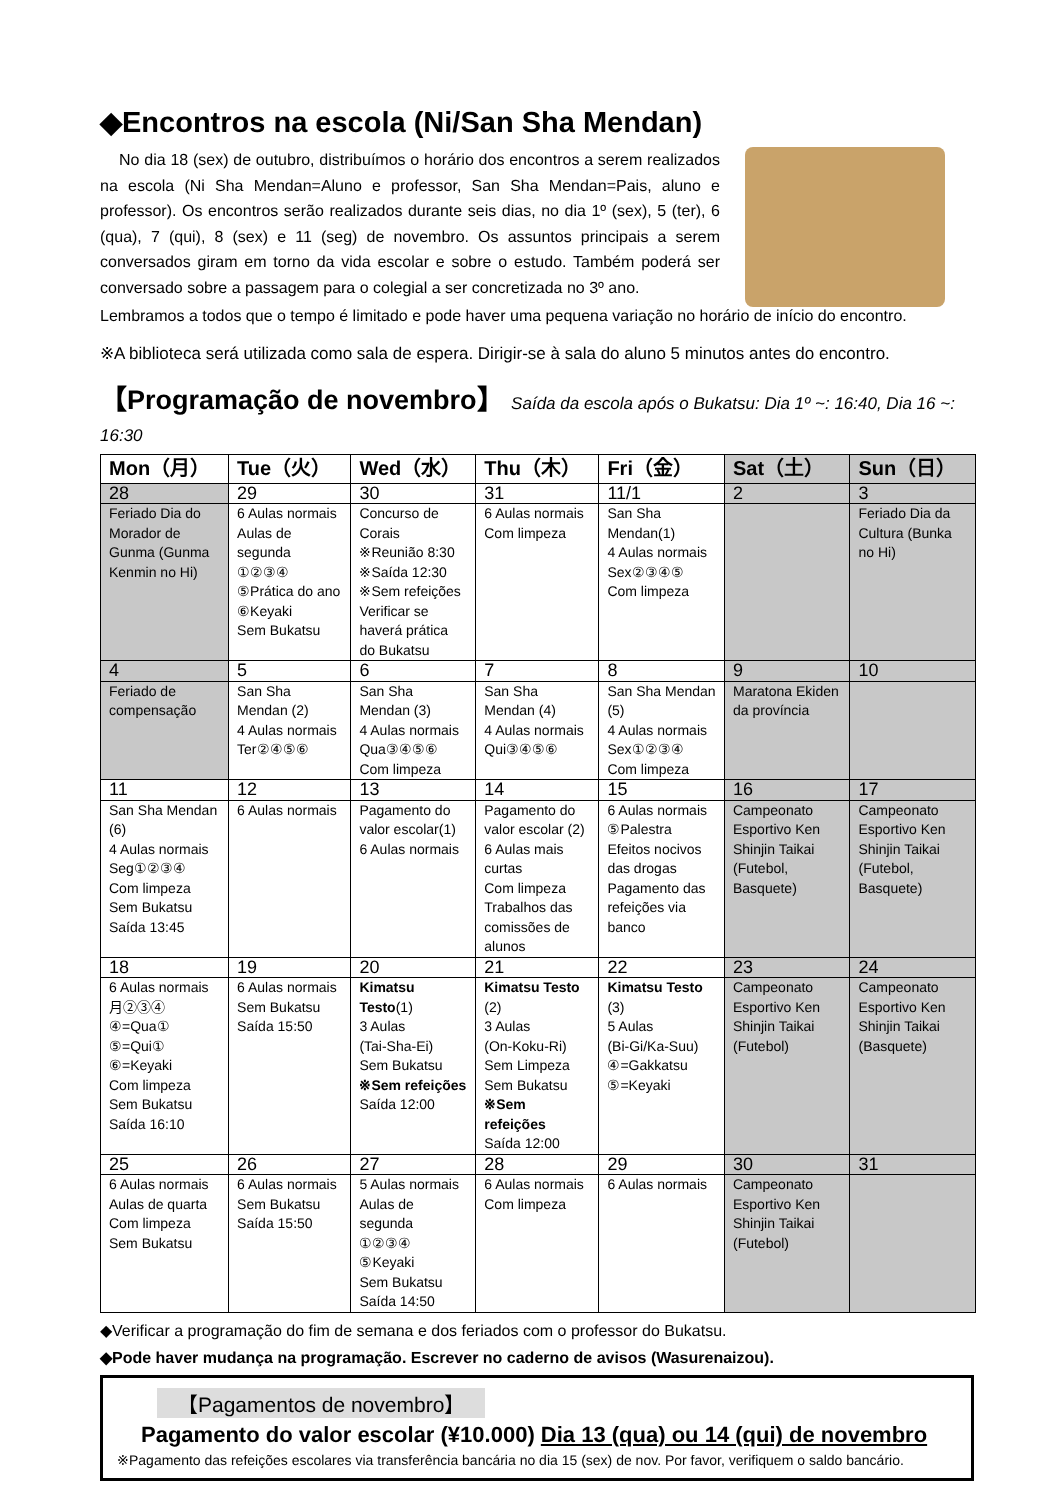◆Encontros na escola (Ni/San Sha Mendan)
No dia 18 (sex) de outubro, distribuímos o horário dos encontros a serem realizados na escola (Ni Sha Mendan=Aluno e professor, San Sha Mendan=Pais, aluno e professor). Os encontros serão realizados durante seis dias, no dia 1º (sex), 5 (ter), 6 (qua), 7 (qui), 8 (sex) e 11 (seg) de novembro. Os assuntos principais a serem conversados giram em torno da vida escolar e sobre o estudo. Também poderá ser conversado sobre a passagem para o colegial a ser concretizada no 3º ano.
Lembramos a todos que o tempo é limitado e pode haver uma pequena variação no horário de início do encontro.
※A biblioteca será utilizada como sala de espera. Dirigir-se à sala do aluno 5 minutos antes do encontro.
【Programação de novembro】 Saída da escola após o Bukatsu: Dia 1º ~: 16:40, Dia 16 ~: 16:30
| Mon（月） | Tue（火） | Wed（水） | Thu（木） | Fri（金） | Sat（土） | Sun（日） |
| --- | --- | --- | --- | --- | --- | --- |
| 28 | 29 | 30 | 31 | 11/1 | 2 | 3 |
| Feriado Dia do Morador de Gunma (Gunma Kenmin no Hi) | 6 Aulas normais Aulas de segunda ①②③④ ⑤Prática do ano ⑥Keyaki Sem Bukatsu | Concurso de Corais ※Reunião 8:30 ※Saída 12:30 ※Sem refeições Verificar se haverá prática do Bukatsu | 6 Aulas normais Com limpeza | San Sha Mendan(1) 4 Aulas normais Sex②③④⑤ Com limpeza | | Feriado Dia da Cultura (Bunka no Hi) |
| 4 | 5 | 6 | 7 | 8 | 9 | 10 |
| Feriado de compensação | San Sha Mendan (2) 4 Aulas normais Ter②④⑤⑥ | San Sha Mendan (3) 4 Aulas normais Qua③④⑤⑥ Com limpeza | San Sha Mendan (4) 4 Aulas normais Qui③④⑤⑥ | San Sha Mendan (5) 4 Aulas normais Sex①②③④ Com limpeza | Maratona Ekiden da província | |
| 11 | 12 | 13 | 14 | 15 | 16 | 17 |
| San Sha Mendan (6) 4 Aulas normais Seg①②③④ Com limpeza Sem Bukatsu Saída 13:45 | 6 Aulas normais | Pagamento do valor escolar(1) 6 Aulas normais | Pagamento do valor escolar (2) 6 Aulas mais curtas Com limpeza Trabalhos das comissões de alunos | 6 Aulas normais ⑤Palestra Efeitos nocivos das drogas Pagamento das refeições via banco | Campeonato Esportivo Ken Shinjin Taikai (Futebol, Basquete) | Campeonato Esportivo Ken Shinjin Taikai (Futebol, Basquete) |
| 18 | 19 | 20 | 21 | 22 | 23 | 24 |
| 6 Aulas normais 月②③④ ④=Qua① ⑤=Qui① ⑥=Keyaki Com limpeza Sem Bukatsu Saída 16:10 | 6 Aulas normais Sem Bukatsu Saída 15:50 | Kimatsu Testo (1) 3 Aulas (Tai-Sha-Ei) Sem Bukatsu ※Sem refeições Saída 12:00 | Kimatsu Testo (2) 3 Aulas (On-Koku-Ri) Sem Limpeza Sem Bukatsu ※Sem refeições Saída 12:00 | Kimatsu Testo (3) 5 Aulas (Bi-Gi/Ka-Suu) ④=Gakkatsu ⑤=Keyaki | Campeonato Esportivo Ken Shinjin Taikai (Futebol) | Campeonato Esportivo Ken Shinjin Taikai (Basquete) |
| 25 | 26 | 27 | 28 | 29 | 30 | 31 |
| 6 Aulas normais Aulas de quarta Com limpeza Sem Bukatsu | 6 Aulas normais Sem Bukatsu Saída 15:50 | 5 Aulas normais Aulas de segunda ①②③④ ⑤Keyaki Sem Bukatsu Saída 14:50 | 6 Aulas normais Com limpeza | 6 Aulas normais | Campeonato Esportivo Ken Shinjin Taikai (Futebol) | |
◆Verificar a programação do fim de semana e dos feriados com o professor do Bukatsu.
◆Pode haver mudança na programação. Escrever no caderno de avisos (Wasurenaizou).
【Pagamentos de novembro】
Pagamento do valor escolar (¥10.000) Dia 13 (qua) ou 14 (qui) de novembro
※Pagamento das refeições escolares via transferência bancária no dia 15 (sex) de nov. Por favor, verifiquem o saldo bancário.